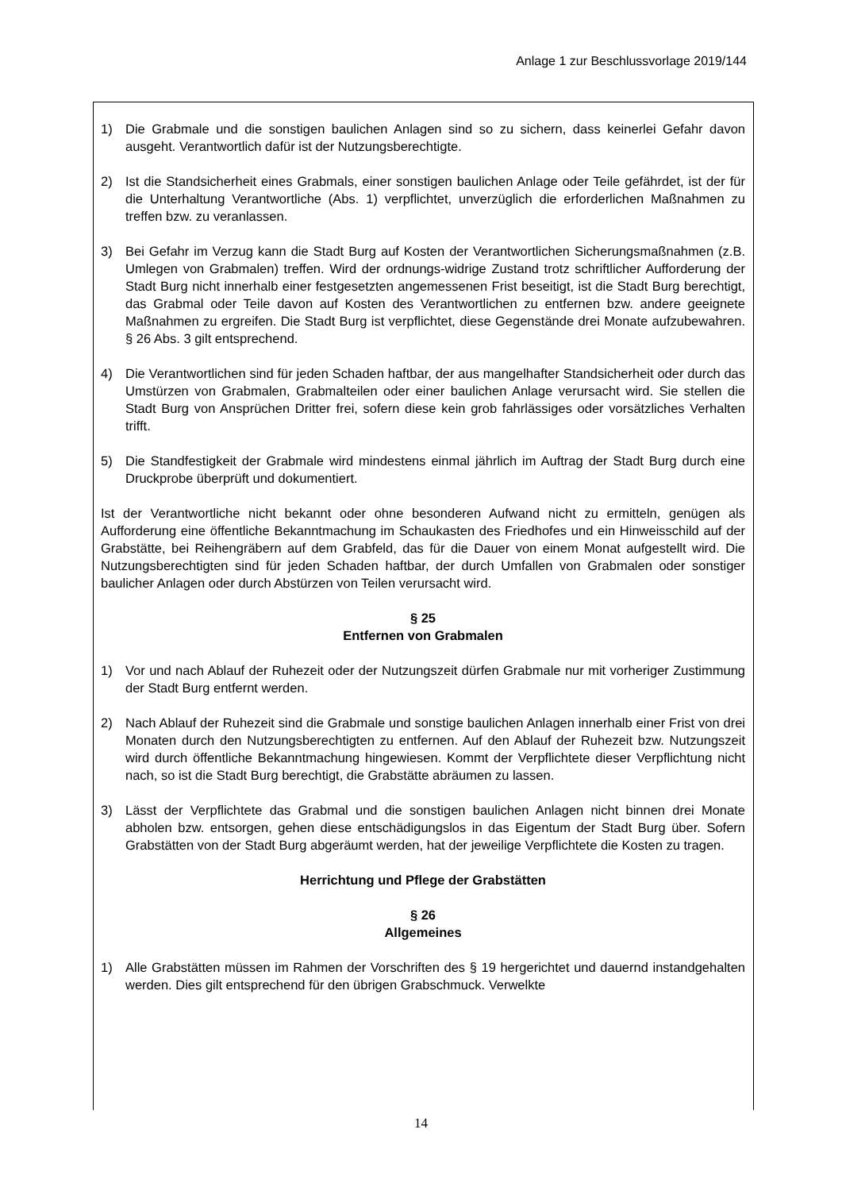Anlage 1 zur Beschlussvorlage 2019/144
1) Die Grabmale und die sonstigen baulichen Anlagen sind so zu sichern, dass keinerlei Gefahr davon ausgeht. Verantwortlich dafür ist der Nutzungsberechtigte.
2) Ist die Standsicherheit eines Grabmals, einer sonstigen baulichen Anlage oder Teile gefährdet, ist der für die Unterhaltung Verantwortliche (Abs. 1) verpflichtet, unverzüglich die erforderlichen Maßnahmen zu treffen bzw. zu veranlassen.
3) Bei Gefahr im Verzug kann die Stadt Burg auf Kosten der Verantwortlichen Sicherungsmaßnahmen (z.B. Umlegen von Grabmalen) treffen. Wird der ordnungs-widrige Zustand trotz schriftlicher Aufforderung der Stadt Burg nicht innerhalb einer festgesetzten angemessenen Frist beseitigt, ist die Stadt Burg berechtigt, das Grabmal oder Teile davon auf Kosten des Verantwortlichen zu entfernen bzw. andere geeignete Maßnahmen zu ergreifen. Die Stadt Burg ist verpflichtet, diese Gegenstände drei Monate aufzubewahren. § 26 Abs. 3 gilt entsprechend.
4) Die Verantwortlichen sind für jeden Schaden haftbar, der aus mangelhafter Standsicherheit oder durch das Umstürzen von Grabmalen, Grabmalteilen oder einer baulichen Anlage verursacht wird. Sie stellen die Stadt Burg von Ansprüchen Dritter frei, sofern diese kein grob fahrlässiges oder vorsätzliches Verhalten trifft.
5) Die Standfestigkeit der Grabmale wird mindestens einmal jährlich im Auftrag der Stadt Burg durch eine Druckprobe überprüft und dokumentiert.
Ist der Verantwortliche nicht bekannt oder ohne besonderen Aufwand nicht zu ermitteln, genügen als Aufforderung eine öffentliche Bekanntmachung im Schaukasten des Friedhofes und ein Hinweisschild auf der Grabstätte, bei Reihengräbern auf dem Grabfeld, das für die Dauer von einem Monat aufgestellt wird. Die Nutzungsberechtigten sind für jeden Schaden haftbar, der durch Umfallen von Grabmalen oder sonstiger baulicher Anlagen oder durch Abstürzen von Teilen verursacht wird.
§ 25
Entfernen von Grabmalen
1) Vor und nach Ablauf der Ruhezeit oder der Nutzungszeit dürfen Grabmale nur mit vorheriger Zustimmung der Stadt Burg entfernt werden.
2) Nach Ablauf der Ruhezeit sind die Grabmale und sonstige baulichen Anlagen innerhalb einer Frist von drei Monaten durch den Nutzungsberechtigten zu entfernen. Auf den Ablauf der Ruhezeit bzw. Nutzungszeit wird durch öffentliche Bekanntmachung hingewiesen. Kommt der Verpflichtete dieser Verpflichtung nicht nach, so ist die Stadt Burg berechtigt, die Grabstätte abräumen zu lassen.
3) Lässt der Verpflichtete das Grabmal und die sonstigen baulichen Anlagen nicht binnen drei Monate abholen bzw. entsorgen, gehen diese entschädigungslos in das Eigentum der Stadt Burg über. Sofern Grabstätten von der Stadt Burg abgeräumt werden, hat der jeweilige Verpflichtete die Kosten zu tragen.
Herrichtung und Pflege der Grabstätten
§ 26
Allgemeines
1) Alle Grabstätten müssen im Rahmen der Vorschriften des § 19 hergerichtet und dauernd instandgehalten werden. Dies gilt entsprechend für den übrigen Grabschmuck. Verwelkte
14